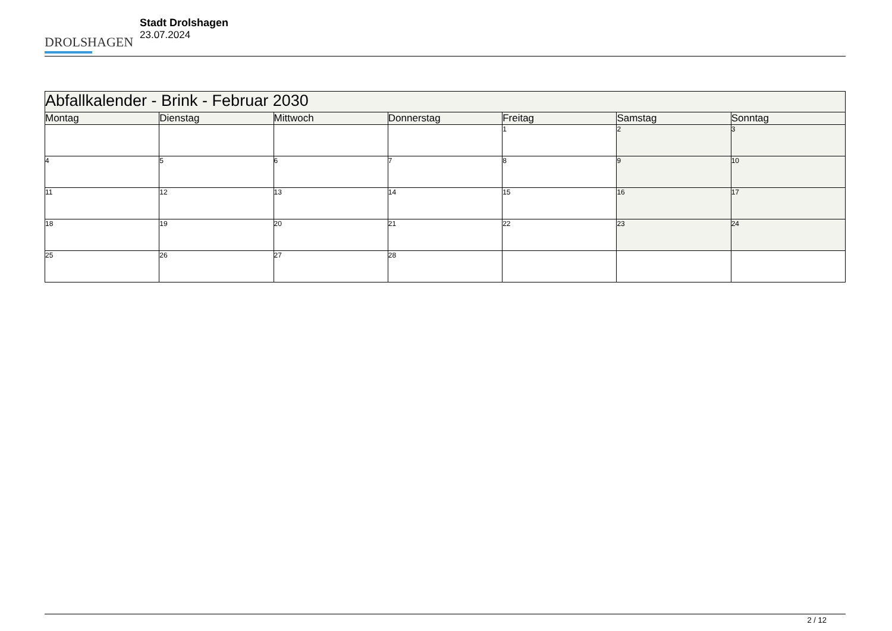DROLSHAGEN
Stadt Drolshagen
23.07.2024
| Abfallkalender - Brink - Februar 2030 | | | | | | |
| --- | --- | --- | --- | --- | --- | --- |
| Montag | Dienstag | Mittwoch | Donnerstag | Freitag | Samstag | Sonntag |
| | | | | 1 | 2 | 3 |
| 4 | 5 | 6 | 7 | 8 | 9 | 10 |
| 11 | 12 | 13 | 14 | 15 | 16 | 17 |
| 18 | 19 | 20 | 21 | 22 | 23 | 24 |
| 25 | 26 | 27 | 28 | | | |
2 / 12